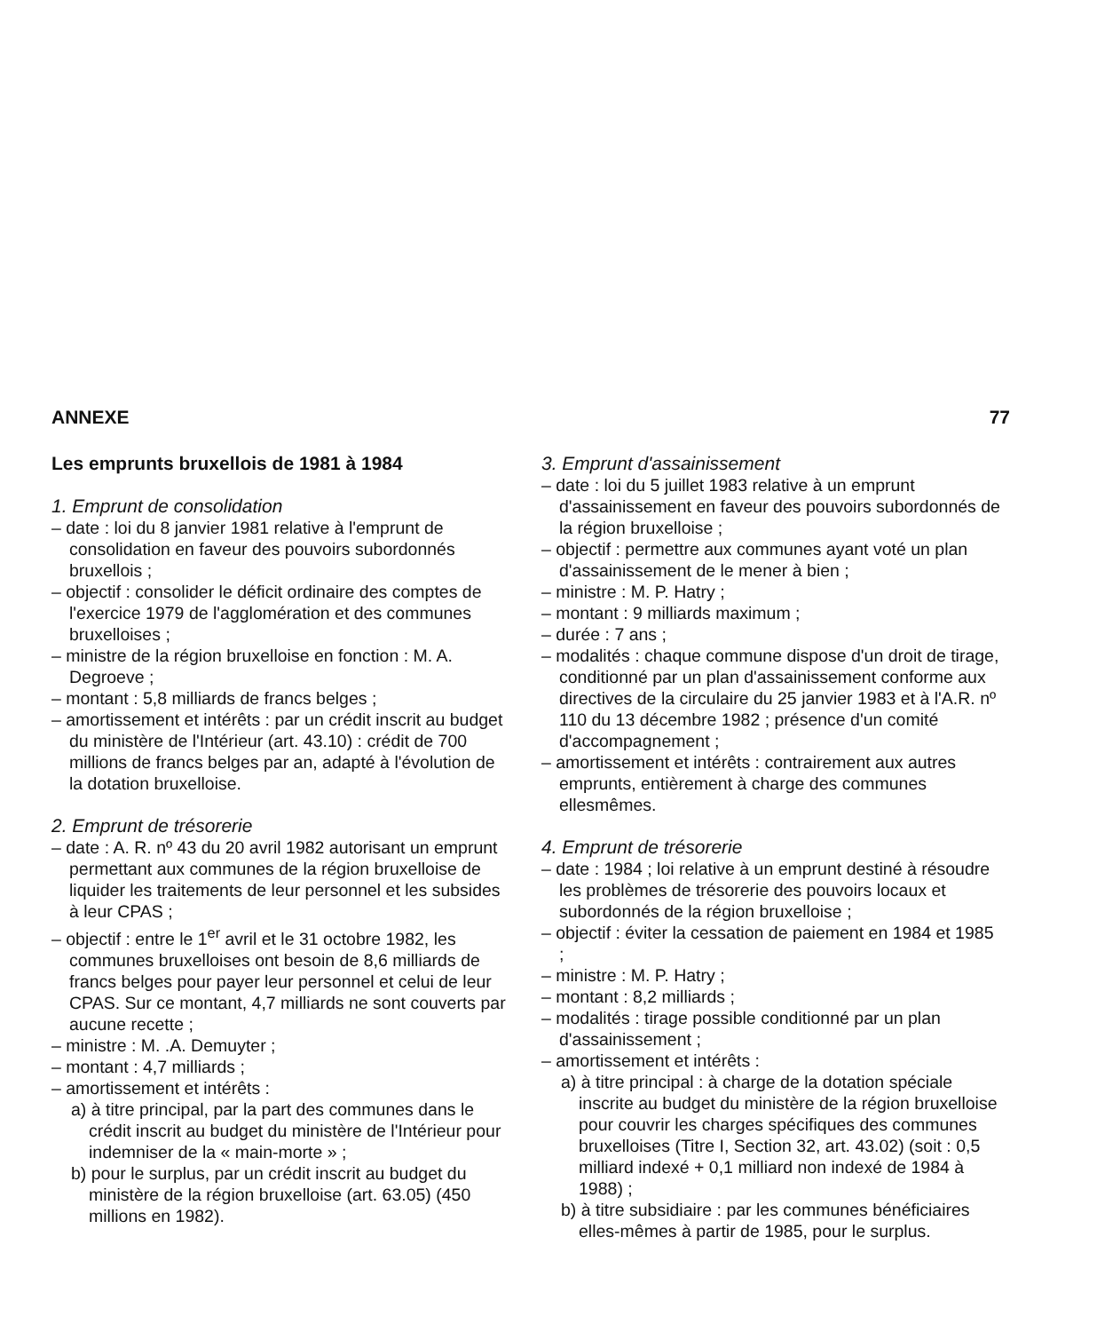ANNEXE 77
Les emprunts bruxellois de 1981 à 1984
1. Emprunt de consolidation
– date : loi du 8 janvier 1981 relative à l'emprunt de consolidation en faveur des pouvoirs subordonnés bruxellois ;
– objectif : consolider le déficit ordinaire des comptes de l'exercice 1979 de l'agglomération et des communes bruxelloises ;
– ministre de la région bruxelloise en fonction : M. A. Degroeve ;
– montant : 5,8 milliards de francs belges ;
– amortissement et intérêts : par un crédit inscrit au budget du ministère de l'Intérieur (art. 43.10) : crédit de 700 millions de francs belges par an, adapté à l'évolution de la dotation bruxelloise.
2. Emprunt de trésorerie
– date : A. R. nº 43 du 20 avril 1982 autorisant un emprunt permettant aux communes de la région bruxelloise de liquider les traitements de leur personnel et les subsides à leur CPAS ;
– objectif : entre le 1<sup>er</sup> avril et le 31 octobre 1982, les communes bruxelloises ont besoin de 8,6 milliards de francs belges pour payer leur personnel et celui de leur CPAS. Sur ce montant, 4,7 milliards ne sont couverts par aucune recette ;
– ministre : M. .A. Demuyter ;
– montant : 4,7 milliards ;
– amortissement et intérêts :
a) à titre principal, par la part des communes dans le crédit inscrit au budget du ministère de l'Intérieur pour indemniser de la « main-morte » ;
b) pour le surplus, par un crédit inscrit au budget du ministère de la région bruxelloise (art. 63.05) (450 millions en 1982).
3. Emprunt d'assainissement
– date : loi du 5 juillet 1983 relative à un emprunt d'assainissement en faveur des pouvoirs subordonnés de la région bruxelloise ;
– objectif : permettre aux communes ayant voté un plan d'assainissement de le mener à bien ;
– ministre : M. P. Hatry ;
– montant : 9 milliards maximum ;
– durée : 7 ans ;
– modalités : chaque commune dispose d'un droit de tirage, conditionné par un plan d'assainissement conforme aux directives de la circulaire du 25 janvier 1983 et à l'A.R. nº 110 du 13 décembre 1982 ; présence d'un comité d'accompagnement ;
– amortissement et intérêts : contrairement aux autres emprunts, entièrement à charge des communes ellesmêmes.
4. Emprunt de trésorerie
– date : 1984 ; loi relative à un emprunt destiné à résoudre les problèmes de trésorerie des pouvoirs locaux et subordonnés de la région bruxelloise ;
– objectif : éviter la cessation de paiement en 1984 et 1985 ;
– ministre : M. P. Hatry ;
– montant : 8,2 milliards ;
– modalités : tirage possible conditionné par un plan d'assainissement ;
– amortissement et intérêts :
a) à titre principal : à charge de la dotation spéciale inscrite au budget du ministère de la région bruxelloise pour couvrir les charges spécifiques des communes bruxelloises (Titre I, Section 32, art. 43.02) (soit : 0,5 milliard indexé + 0,1 milliard non indexé de 1984 à 1988) ;
b) à titre subsidiaire : par les communes bénéficiaires elles-mêmes à partir de 1985, pour le surplus.